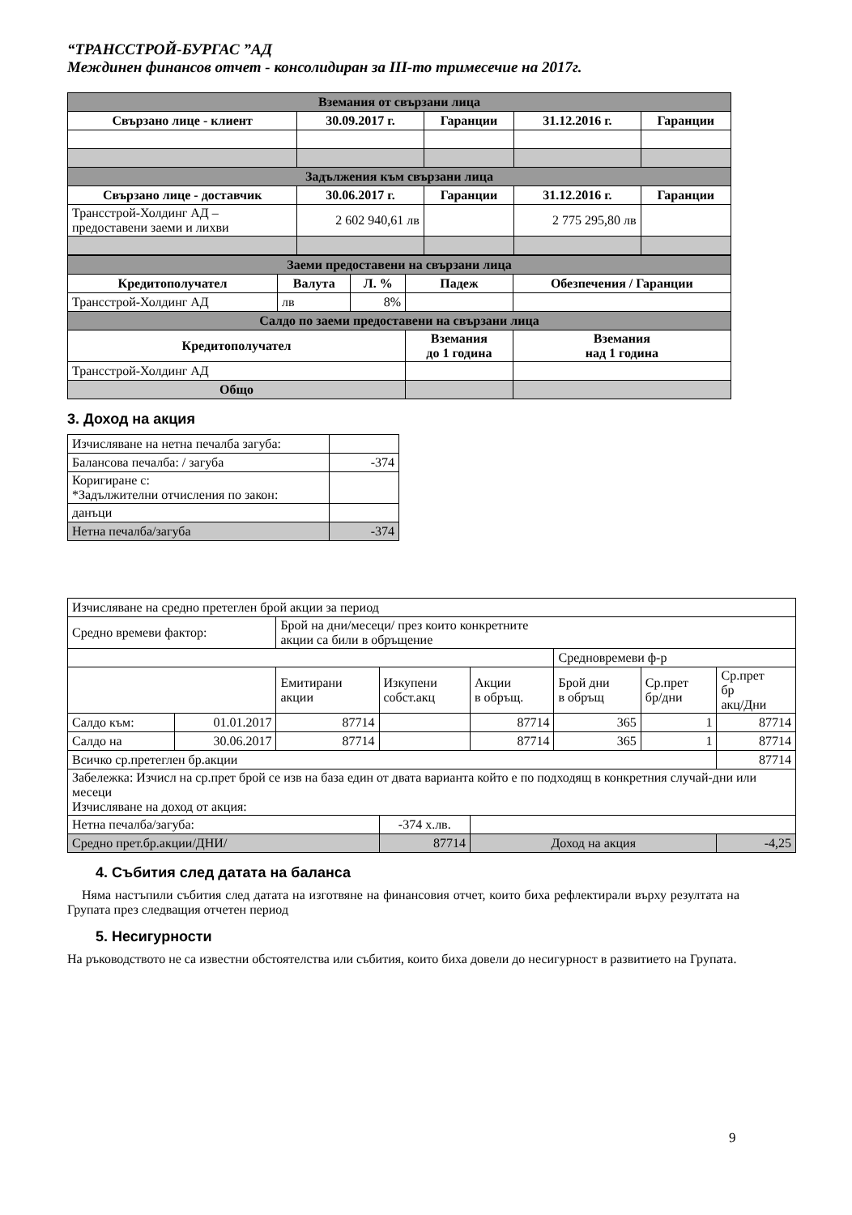“ТРАНССТРОЙ-БУРГАС ”АД
Междинен финансов отчет - консолидиран за III-то тримесечие на 2017г.
| Вземания от свързани лица | | | | |
| --- | --- | --- | --- | --- |
| Свързано лице - клиент | 30.09.2017 г. | Гаранции | 31.12.2016 г. | Гаранции |
| Задължения към свързани лица | | | | |
| Свързано лице - доставчик | 30.06.2017 г. | Гаранции | 31.12.2016 г. | Гаранции |
| Трансстрой-Холдинг АД – предоставени заеми и лихви | 2 602 940,61 лв | | 2 775 295,80 лв | |
| Заеми предоставени на свързани лица | | | | |
| --- | --- | --- | --- | --- |
| Кредитополучател | Валута | Л. % | Падеж | Обезпечения / Гаранции |
| Трансстрой-Холдинг АД | лв | 8% | | |
| Салдо по заеми предоставени на свързани лица | | | | |
| Кредитополучател | | | Вземания до 1 година | Вземания над 1 година |
| Трансстрой-Холдинг АД | | | | |
| Общо | | | | |
3. Доход на акция
| Изчисляване на нетна печалба загуба: | |
| Балансова печалба: / загуба | -374 |
| Коригиране с: *Задължителни отчисления по закон: | |
| данъци | |
| Нетна печалба/загуба | -374 |
| Изчисляване на средно претеглен брой акции за период | | | | | | | |
| Средно времеви фактор: | | Брой на дни/месеци/ през които конкретните акции са били в обръщение | | | | | |
| | | | | | Средновремеви ф-р | | |
| | | Емитирани акции | Изкупени собст.акц | Акции в обръщ. | Брой дни в обръщ | Ср.прет бр/дни | Ср.прет бр акц/Дни |
| Салдо към: | 01.01.2017 | 87714 | | 87714 | 365 | 1 | 87714 |
| Салдо на | 30.06.2017 | 87714 | | 87714 | 365 | 1 | 87714 |
| Всичко ср.претеглен бр.акции | | | | | | | 87714 |
| Забележка: Изчисл на ср.прет брой се изв на база един от двата варианта който е по подходящ в конкретния случай-дни или месеци Изчисляване на доход от акция: | | | | | | | |
| Нетна печалба/загуба: | | | -374 х.лв. | | | | |
| Средно прет.бр.акции/ДНИ/ | | | 87714 | Доход на акция | | | -4,25 |
4. Събития след датата на баланса
Няма настъпили събития след датата на изготвяне на финансовия отчет, които биха рефлектирали върху резултата на Групата през следващия отчетен период
5. Несигурности
На ръководството не са известни обстоятелства или събития, които биха довели до несигурност в развитието на Групата.
9